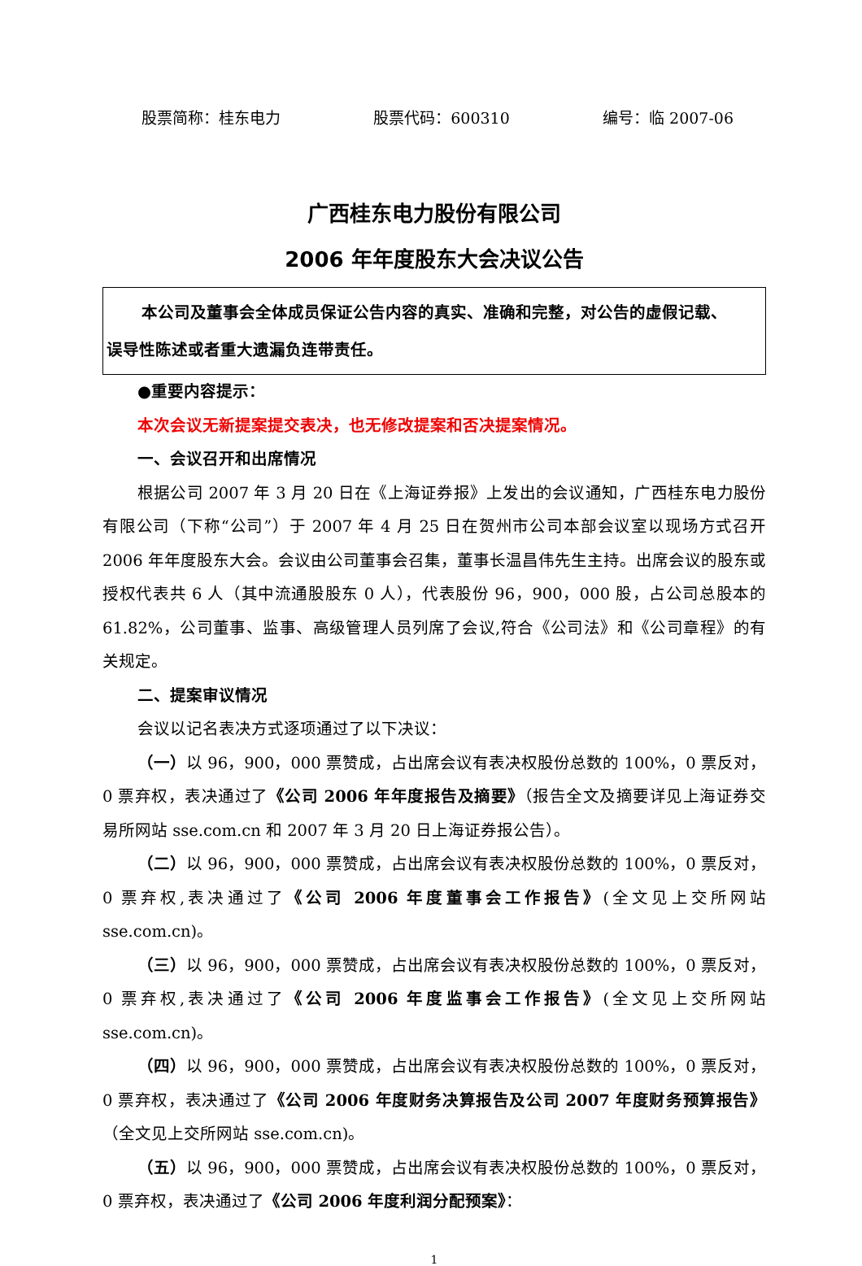股票简称：桂东电力 股票代码：600310 编号：临 2007-06
广西桂东电力股份有限公司
2006 年年度股东大会决议公告
本公司及董事会全体成员保证公告内容的真实、准确和完整，对公告的虚假记载、
误导性陈述或者重大遗漏负连带责任。
●重要内容提示：
本次会议无新提案提交表决，也无修改提案和否决提案情况。
一、会议召开和出席情况
根据公司 2007 年 3 月 20 日在《上海证券报》上发出的会议通知，广西桂东电力股份有限公司（下称“公司”）于 2007 年 4 月 25 日在贺州市公司本部会议室以现场方式召开 2006 年年度股东大会。会议由公司董事会召集，董事长温昌伟先生主持。出席会议的股东或授权代表共 6 人（其中流通股股东 0 人），代表股份 96，900，000 股，占公司总股本的 61.82%，公司董事、监事、高级管理人员列席了会议,符合《公司法》和《公司章程》的有关规定。
二、提案审议情况
会议以记名表决方式逐项通过了以下决议：
（一）以 96，900，000 票赞成，占出席会议有表决权股份总数的 100%，0 票反对，0 票弃权，表决通过了《公司 2006 年年度报告及摘要》（报告全文及摘要详见上海证券交易所网站 sse.com.cn 和 2007 年 3 月 20 日上海证券报公告）。
（二）以 96，900，000 票赞成，占出席会议有表决权股份总数的 100%，0 票反对，0 票弃权,表决通过了《公司 2006 年度董事会工作报告》(全文见上交所网站 sse.com.cn)。
（三）以 96，900，000 票赞成，占出席会议有表决权股份总数的 100%，0 票反对，0 票弃权,表决通过了《公司 2006 年度监事会工作报告》(全文见上交所网站 sse.com.cn)。
（四）以 96，900，000 票赞成，占出席会议有表决权股份总数的 100%，0 票反对，0 票弃权，表决通过了《公司 2006 年度财务决算报告及公司 2007 年度财务预算报告》（全文见上交所网站 sse.com.cn)。
（五）以 96，900，000 票赞成，占出席会议有表决权股份总数的 100%，0 票反对，0 票弃权，表决通过了《公司 2006 年度利润分配预案》：
1